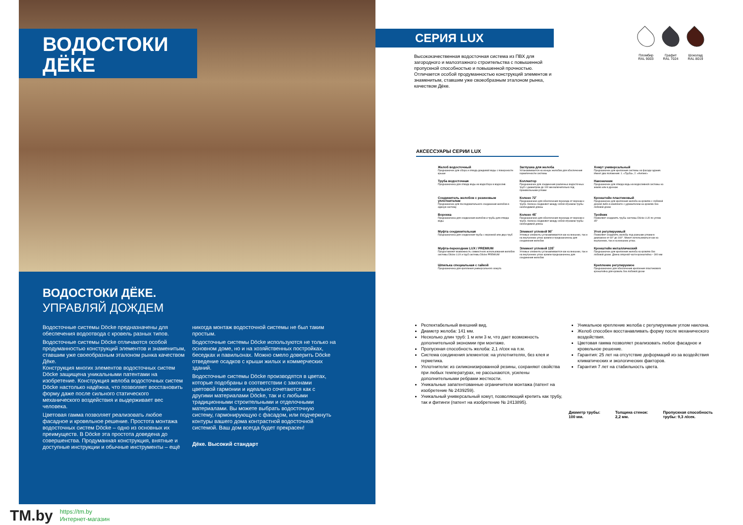ВОДОСТОКИ
ДЁКЕ
ВОДОСТОКИ ДЁКЕ.
УПРАВЛЯЙ ДОЖДЕМ
Водосточные системы Döcke предназначены для обеспечения водоотвода с кровель разных типов.
Водосточные системы Döcke отличаются особой продуманностью конструкций элементов и знаменитым, ставшим уже своеобразным эталоном рынка качеством Дёке.
Конструкция многих элементов водосточных систем Döcke защищена уникальными патентами на изобретение. Конструкция желоба водосточных систем Döcke настолько надёжна, что позволяет восстановить форму даже после сильного статического механического воздействия и выдерживает вес человека.
Цветовая гамма позволяет реализовать любое фасадное и кровельное решение. Простота монтажа водосточных систем Döcke – одно из основных их преимуществ. В Döcke эта простота доведена до совершенства. Продуманная конструкция, внятные и доступные инструкции и обычные инструменты – ещё
никогда монтаж водосточной системы не был таким простым.
Водосточные системы Döcke используются не только на основном доме, но и на хозяйственных постройках, беседках и павильонах. Можно смело доверить Döcke отведение осадков с крыши жилых и коммерческих зданий.
Водосточные системы Döcke производятся в цветах, которые подобраны в соответствии с законами цветовой гармонии и идеально сочетаются как с другими материалами Döcke, так и с любыми традиционными строительными и отделочными материалами. Вы можете выбрать водосточную систему, гармонирующую с фасадом, или подчеркнуть контуры вашего дома контрастной водосточной системой. Ваш дом всегда будет прекрасен!
Дёке. Высокий стандарт
СЕРИЯ LUX
Пломбир
RAL 9003
Графит
RAL 7024
Шоколад
RAL 8019
Высококачественная водосточная система из ПВХ для загородного и малоэтажного строительства с повышенной пропускной способностью и повышенной прочностью. Отличается особой продуманностью конструкций элементов и знаменитым, ставшим уже своеобразным эталоном рынка, качеством Дёке.
АКСЕССУАРЫ СЕРИИ LUX
Желоб водосточный
Предназначен для сбора и отвода дождевой воды с поверхности крыши
Заглушка для желоба
Устанавливается на концах желобов для обеспечения герметичности системы
Хомут универсальный
Предназначен для крепления системы на фасаде здания. Имеет два положения: 1. «Труба», 2. «Фитинг»
Труба водосточная
Предназначена для отвода воды из водосбора в водослив
Коллектор
Предназначен для соединения различных водосточных труб с диаметром до 100 мм включительно под произвольными углами
Наконечник
Предназначен для отвода воды из водосливной системы на землю или в дренаж
Соединитель желобов с резиновым уплотнителем
Предназначен для последовательного соединения желобов в единую систему
Колено 72˚
Предназначено для обеспечения перехода от воронки к трубе. Колена соединяют между собой отрезком трубы необходимой длины
Кронштейн пластиковый
Предназначен для крепления желоба на кровлях с лобовой доской либо в комплекте с удлинителем на кровлях без лобовой доски
Воронка
Предназначена для соединения желобов и трубы для отвода воды
Колено 45˚
Предназначено для обеспечения перехода от воронки к трубе. Колена соединяют между собой отрезком трубы необходимой длины
Тройник
Позволяет соединять трубы системы Döcke LUX по углом 45°
Муфта соединительная
Предназначена для соединения трубы с воронкой или двух труб
Элемент угловой 90˚
Угловые элементы устанавливаются как на внешних, так и на внутренних углах кровли и предназначены для соединения желобов
Угол регулируемый
Позволяет соединять желобы под разными углами в диапазоне от 60° до 160°. Может использоваться как на внутренних, так и на внешних углах.
Муфта-переходник LUX / PREMIUM
Предоставляет возможность совместного использования желобов системы Döcke LUX и труб системы Döcke PREMIUM
Элемент угловой 135˚
Угловые элементы устанавливаются как на внешних, так и на внутренних углах кровли предназначены для соединения желобов
Кронштейн металлический
Предназначен для крепления желоба на кровлях без лобовой доски. Длина опорной части кронштейна – 300 мм
Шпилька специальная с гайкой
Предназначена для крепления универсального хомута
Крепление регулируемое
Предназначено для обеспечения крепления пластикового кронштейна для кровель без лобовой доски
Респектабельный внешний вид.
Диаметр желоба: 141 мм.
Несколько длин труб: 1 м или 3 м, что дает возможность дополнительной экономии при монтаже.
Пропускная способность желоба: 2,1 л/сек на п.м.
Система соединения элементов: на уплотнителях, без клея и герметика.
Уплотнители: из силиконизированной резины, сохраняют свойства при любых температурах, не рассыхаются, усилены дополнительными ребрами жесткости.
Уникальные запатентованные ограничители монтажа (патент на изобретение № 2439259).
Уникальный универсальный хомут, позволяющий крепить как трубу, так и фитинги (патент на изобретение № 2413895).
Уникальное крепление желоба с регулируемым углом наклона.
Желоб способен восстанавливать форму после механического воздействия.
Цветовая гамма позволяет реализовать любое фасадное и кровельное решение.
Гарантия: 25 лет на отсутствие деформаций из-за воздействия климатических и экологических факторов.
Гарантия 7 лет на стабильность цвета.
Диаметр трубы:
100 мм.
Толщина стенок:
2,2 мм.
Пропускная способность
трубы: 9,3 л/сек.
TM.by
https://tm.by
Интернет-магазин